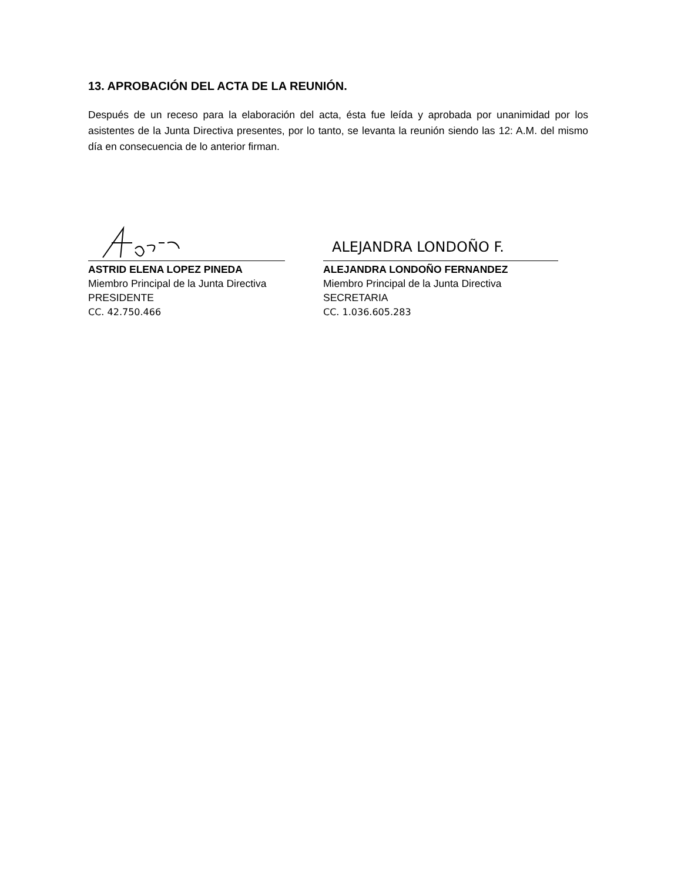13. APROBACIÓN DEL ACTA DE LA REUNIÓN.
Después de un receso para la elaboración del acta, ésta fue leída y aprobada por unanimidad por los asistentes de la Junta Directiva presentes, por lo tanto, se levanta la reunión siendo las 12: A.M. del mismo día en consecuencia de lo anterior firman.
ASTRID ELENA LOPEZ PINEDA
Miembro Principal de la Junta Directiva
PRESIDENTE
CC. 42.750.466
ALEJANDRA LONDOÑO F.
ALEJANDRA LONDOÑO FERNANDEZ
Miembro Principal de la Junta Directiva
SECRETARIA
CC. 1.036.605.283